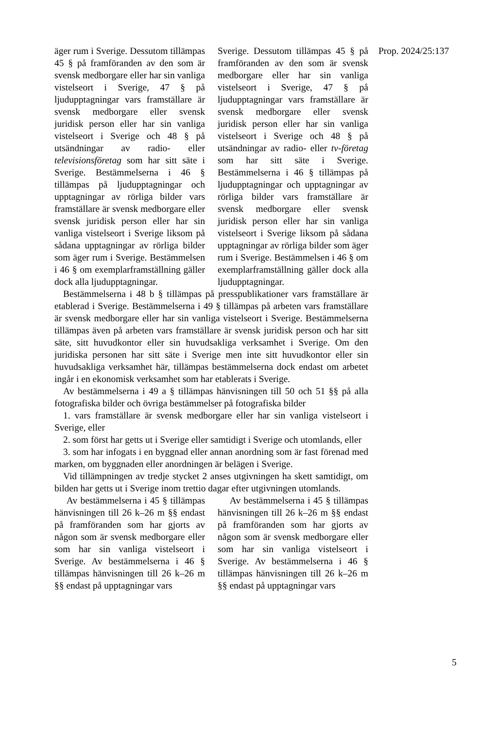Prop. 2024/25:137
| äger rum i Sverige. Dessutom tillämpas 45 § på framföranden av den som är svensk medborgare eller har sin vanliga vistelseort i Sverige, 47 § på ljudupptagningar vars framställare är svensk medborgare eller svensk juridisk person eller har sin vanliga vistelseort i Sverige och 48 § på utsändningar av radio- eller televisionsföretag som har sitt säte i Sverige. Bestämmelserna i 46 § tillämpas på ljudupptagningar och upptagningar av rörliga bilder vars framställare är svensk medborgare eller svensk juridisk person eller har sin vanliga vistelseort i Sverige liksom på sådana upptagningar av rörliga bilder som äger rum i Sverige. Bestämmelsen i 46 § om exemplarframställning gäller dock alla ljudupptagningar. | Sverige. Dessutom tillämpas 45 § på framföranden av den som är svensk medborgare eller har sin vanliga vistelseort i Sverige, 47 § på ljudupptagningar vars framställare är svensk medborgare eller svensk juridisk person eller har sin vanliga vistelseort i Sverige och 48 § på utsändningar av radio- eller tv-företag som har sitt säte i Sverige. Bestämmelserna i 46 § tillämpas på ljudupptagningar och upptagningar av rörliga bilder vars framställare är svensk medborgare eller svensk juridisk person eller har sin vanliga vistelseort i Sverige liksom på sådana upptagningar av rörliga bilder som äger rum i Sverige. Bestämmelsen i 46 § om exemplarframställning gäller dock alla ljudupptagningar. |
Bestämmelserna i 48 b § tillämpas på presspublikationer vars framställare är etablerad i Sverige. Bestämmelserna i 49 § tillämpas på arbeten vars framställare är svensk medborgare eller har sin vanliga vistelseort i Sverige. Bestämmelserna tillämpas även på arbeten vars framställare är svensk juridisk person och har sitt säte, sitt huvudkontor eller sin huvudsakliga verksamhet i Sverige. Om den juridiska personen har sitt säte i Sverige men inte sitt huvudkontor eller sin huvudsakliga verksamhet här, tillämpas bestämmelserna dock endast om arbetet ingår i en ekonomisk verksamhet som har etablerats i Sverige.
Av bestämmelserna i 49 a § tillämpas hänvisningen till 50 och 51 §§ på alla fotografiska bilder och övriga bestämmelser på fotografiska bilder
1. vars framställare är svensk medborgare eller har sin vanliga vistelseort i Sverige, eller
2. som först har getts ut i Sverige eller samtidigt i Sverige och utomlands, eller
3. som har infogats i en byggnad eller annan anordning som är fast förenad med marken, om byggnaden eller anordningen är belägen i Sverige.
Vid tillämpningen av tredje stycket 2 anses utgivningen ha skett samtidigt, om bilden har getts ut i Sverige inom trettio dagar efter utgivningen utomlands.
| Av bestämmelserna i 45 § tillämpas hänvisningen till 26 k–26 m §§ endast på framföranden som har gjorts av någon som är svensk medborgare eller som har sin vanliga vistelseort i Sverige. Av bestämmelserna i 46 § tillämpas hänvisningen till 26 k–26 m §§ endast på upptagningar vars | Av bestämmelserna i 45 § tillämpas hänvisningen till 26 k–26 m §§ endast på framföranden som har gjorts av någon som är svensk medborgare eller som har sin vanliga vistelseort i Sverige. Av bestämmelserna i 46 § tillämpas hänvisningen till 26 k–26 m §§ endast på upptagningar vars |
5